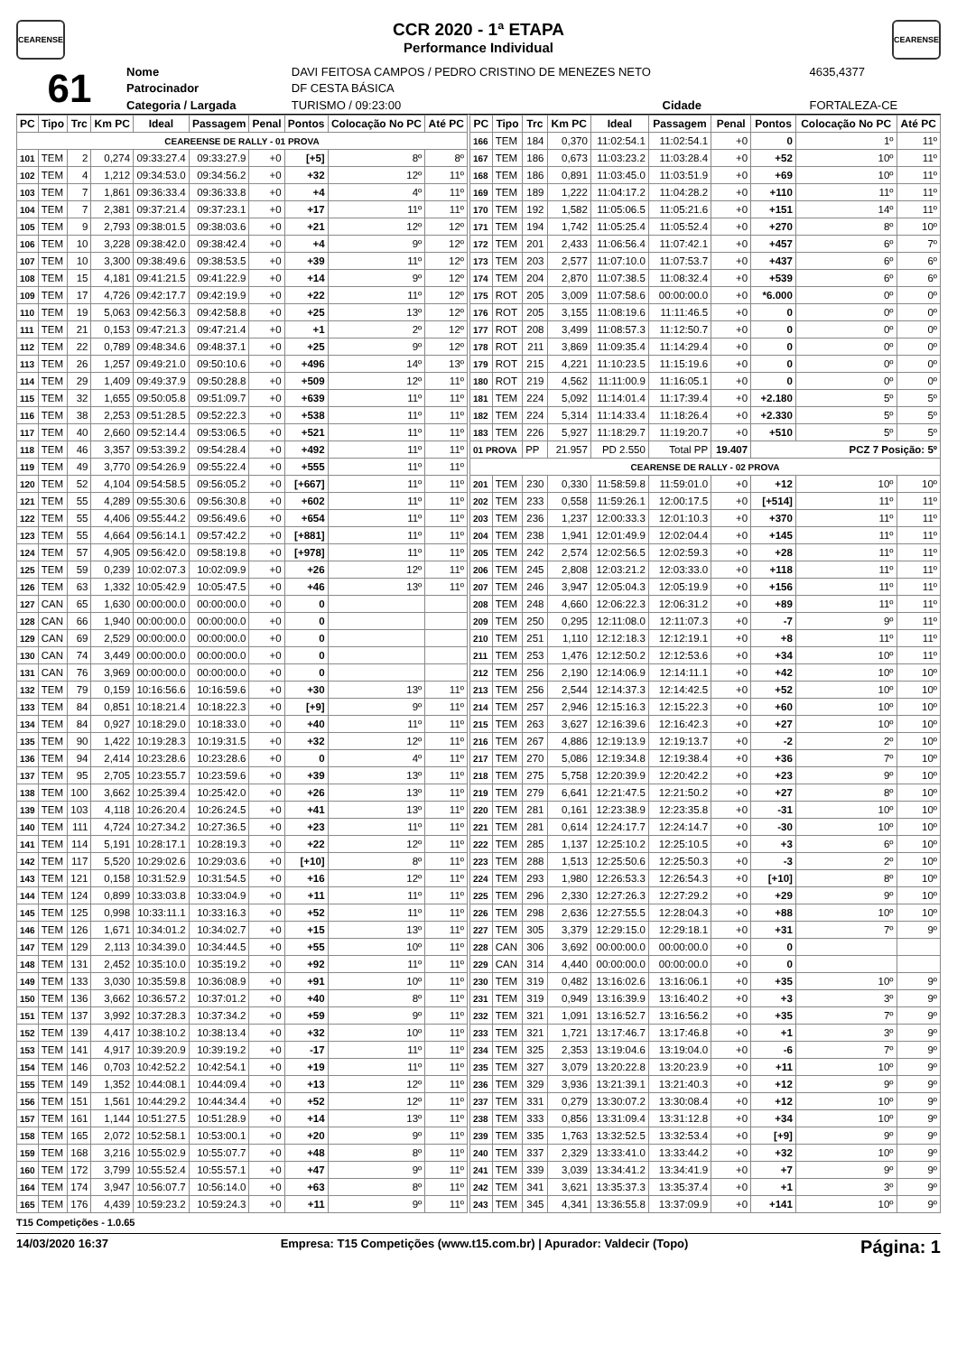CEARENSE
CCR 2020 - 1ª ETAPA
Performance Individual
CEARENSE
61
| Nome | DAVI FEITOSA CAMPOS / PEDRO CRISTINO DE MENEZES NETO | | | | 4635,4377 |
| Patrocinador | DF CESTA BÁSICA | | | | |
| Categoria / Largada | | TURISMO / 09:23:00 | Cidade | FORTALEZA-CE | |
| PC | Tipo | Trc | Km PC | Ideal | Passagem | Penal | Pontos | Colocação No PC | Até PC |
| --- | --- | --- | --- | --- | --- | --- | --- | --- | --- |
| CEAREENSE DE RALLY - 01 PROVA | | | | | | | | | |
| 101 | TEM | 2 | 0,274 | 09:33:27.4 | 09:33:27.9 | +0 | [+5] | 8º | 8º |
| 102 | TEM | 4 | 1,212 | 09:34:53.0 | 09:34:56.2 | +0 | +32 | 12º | 11º |
| 103 | TEM | 7 | 1,861 | 09:36:33.4 | 09:36:33.8 | +0 | +4 | 4º | 11º |
| 104 | TEM | 7 | 2,381 | 09:37:21.4 | 09:37:23.1 | +0 | +17 | 11º | 11º |
| 105 | TEM | 9 | 2,793 | 09:38:01.5 | 09:38:03.6 | +0 | +21 | 12º | 12º |
| 106 | TEM | 10 | 3,228 | 09:38:42.0 | 09:38:42.4 | +0 | +4 | 9º | 12º |
| 107 | TEM | 10 | 3,300 | 09:38:49.6 | 09:38:53.5 | +0 | +39 | 11º | 12º |
| 108 | TEM | 15 | 4,181 | 09:41:21.5 | 09:41:22.9 | +0 | +14 | 9º | 12º |
| 109 | TEM | 17 | 4,726 | 09:42:17.7 | 09:42:19.9 | +0 | +22 | 11º | 12º |
| 110 | TEM | 19 | 5,063 | 09:42:56.3 | 09:42:58.8 | +0 | +25 | 13º | 12º |
| 111 | TEM | 21 | 0,153 | 09:47:21.3 | 09:47:21.4 | +0 | +1 | 2º | 12º |
| 112 | TEM | 22 | 0,789 | 09:48:34.6 | 09:48:37.1 | +0 | +25 | 9º | 12º |
| 113 | TEM | 26 | 1,257 | 09:49:21.0 | 09:50:10.6 | +0 | +496 | 14º | 13º |
| 114 | TEM | 29 | 1,409 | 09:49:37.9 | 09:50:28.8 | +0 | +509 | 12º | 11º |
| 115 | TEM | 32 | 1,655 | 09:50:05.8 | 09:51:09.7 | +0 | +639 | 11º | 11º |
| 116 | TEM | 38 | 2,253 | 09:51:28.5 | 09:52:22.3 | +0 | +538 | 11º | 11º |
| 117 | TEM | 40 | 2,660 | 09:52:14.4 | 09:53:06.5 | +0 | +521 | 11º | 11º |
| 118 | TEM | 46 | 3,357 | 09:53:39.2 | 09:54:28.4 | +0 | +492 | 11º | 11º |
| 119 | TEM | 49 | 3,770 | 09:54:26.9 | 09:55:22.4 | +0 | +555 | 11º | 11º |
| 120 | TEM | 52 | 4,104 | 09:54:58.5 | 09:56:05.2 | +0 | [+667] | 11º | 11º |
| 121 | TEM | 55 | 4,289 | 09:55:30.6 | 09:56:30.8 | +0 | +602 | 11º | 11º |
| 122 | TEM | 55 | 4,406 | 09:55:44.2 | 09:56:49.6 | +0 | +654 | 11º | 11º |
| 123 | TEM | 55 | 4,664 | 09:56:14.1 | 09:57:42.2 | +0 | [+881] | 11º | 11º |
| 124 | TEM | 57 | 4,905 | 09:56:42.0 | 09:58:19.8 | +0 | [+978] | 11º | 11º |
| 125 | TEM | 59 | 0,239 | 10:02:07.3 | 10:02:09.9 | +0 | +26 | 12º | 11º |
| 126 | TEM | 63 | 1,332 | 10:05:42.9 | 10:05:47.5 | +0 | +46 | 13º | 11º |
| 127 | CAN | 65 | 1,630 | 00:00:00.0 | 00:00:00.0 | +0 | 0 | | |
| 128 | CAN | 66 | 1,940 | 00:00:00.0 | 00:00:00.0 | +0 | 0 | | |
| 129 | CAN | 69 | 2,529 | 00:00:00.0 | 00:00:00.0 | +0 | 0 | | |
| 130 | CAN | 74 | 3,449 | 00:00:00.0 | 00:00:00.0 | +0 | 0 | | |
| 131 | CAN | 76 | 3,969 | 00:00:00.0 | 00:00:00.0 | +0 | 0 | | |
| 132 | TEM | 79 | 0,159 | 10:16:56.6 | 10:16:59.6 | +0 | +30 | 13º | 11º |
| 133 | TEM | 84 | 0,851 | 10:18:21.4 | 10:18:22.3 | +0 | [+9] | 9º | 11º |
| 134 | TEM | 84 | 0,927 | 10:18:29.0 | 10:18:33.0 | +0 | +40 | 11º | 11º |
| 135 | TEM | 90 | 1,422 | 10:19:28.3 | 10:19:31.5 | +0 | +32 | 12º | 11º |
| 136 | TEM | 94 | 2,414 | 10:23:28.6 | 10:23:28.6 | +0 | 0 | 4º | 11º |
| 137 | TEM | 95 | 2,705 | 10:23:55.7 | 10:23:59.6 | +0 | +39 | 13º | 11º |
| 138 | TEM | 100 | 3,662 | 10:25:39.4 | 10:25:42.0 | +0 | +26 | 13º | 11º |
| 139 | TEM | 103 | 4,118 | 10:26:20.4 | 10:26:24.5 | +0 | +41 | 13º | 11º |
| 140 | TEM | 111 | 4,724 | 10:27:34.2 | 10:27:36.5 | +0 | +23 | 11º | 11º |
| 141 | TEM | 114 | 5,191 | 10:28:17.1 | 10:28:19.3 | +0 | +22 | 12º | 11º |
| 142 | TEM | 117 | 5,520 | 10:29:02.6 | 10:29:03.6 | +0 | [+10] | 8º | 11º |
| 143 | TEM | 121 | 0,158 | 10:31:52.9 | 10:31:54.5 | +0 | +16 | 12º | 11º |
| 144 | TEM | 124 | 0,899 | 10:33:03.8 | 10:33:04.9 | +0 | +11 | 11º | 11º |
| 145 | TEM | 125 | 0,998 | 10:33:11.1 | 10:33:16.3 | +0 | +52 | 11º | 11º |
| 146 | TEM | 126 | 1,671 | 10:34:01.2 | 10:34:02.7 | +0 | +15 | 13º | 11º |
| 147 | TEM | 129 | 2,113 | 10:34:39.0 | 10:34:44.5 | +0 | +55 | 10º | 11º |
| 148 | TEM | 131 | 2,452 | 10:35:10.0 | 10:35:19.2 | +0 | +92 | 11º | 11º |
| 149 | TEM | 133 | 3,030 | 10:35:59.8 | 10:36:08.9 | +0 | +91 | 10º | 11º |
| 150 | TEM | 136 | 3,662 | 10:36:57.2 | 10:37:01.2 | +0 | +40 | 8º | 11º |
| 151 | TEM | 137 | 3,992 | 10:37:28.3 | 10:37:34.2 | +0 | +59 | 9º | 11º |
| 152 | TEM | 139 | 4,417 | 10:38:10.2 | 10:38:13.4 | +0 | +32 | 10º | 11º |
| 153 | TEM | 141 | 4,917 | 10:39:20.9 | 10:39:19.2 | +0 | -17 | 11º | 11º |
| 154 | TEM | 146 | 0,703 | 10:42:52.2 | 10:42:54.1 | +0 | +19 | 11º | 11º |
| 155 | TEM | 149 | 1,352 | 10:44:08.1 | 10:44:09.4 | +0 | +13 | 12º | 11º |
| 156 | TEM | 151 | 1,561 | 10:44:29.2 | 10:44:34.4 | +0 | +52 | 12º | 11º |
| 157 | TEM | 161 | 1,144 | 10:51:27.5 | 10:51:28.9 | +0 | +14 | 13º | 11º |
| 158 | TEM | 165 | 2,072 | 10:52:58.1 | 10:53:00.1 | +0 | +20 | 9º | 11º |
| 159 | TEM | 168 | 3,216 | 10:55:02.9 | 10:55:07.7 | +0 | +48 | 8º | 11º |
| 160 | TEM | 172 | 3,799 | 10:55:52.4 | 10:55:57.1 | +0 | +47 | 9º | 11º |
| 164 | TEM | 174 | 3,947 | 10:56:07.7 | 10:56:14.0 | +0 | +63 | 8º | 11º |
| 165 | TEM | 176 | 4,439 | 10:59:23.2 | 10:59:24.3 | +0 | +11 | 9º | 11º |
| PC | Tipo | Trc | Km PC | Ideal | Passagem | Penal | Pontos | Colocação No PC | Até PC |
| --- | --- | --- | --- | --- | --- | --- | --- | --- | --- |
| 166 | TEM | 184 | 0,370 | 11:02:54.1 | 11:02:54.1 | +0 | 0 | 1º | 11º |
| 167 | TEM | 186 | 0,673 | 11:03:23.2 | 11:03:28.4 | +0 | +52 | 10º | 11º |
| 168 | TEM | 186 | 0,891 | 11:03:45.0 | 11:03:51.9 | +0 | +69 | 10º | 11º |
| 169 | TEM | 189 | 1,222 | 11:04:17.2 | 11:04:28.2 | +0 | +110 | 11º | 11º |
| 170 | TEM | 192 | 1,582 | 11:05:06.5 | 11:05:21.6 | +0 | +151 | 14º | 11º |
| 171 | TEM | 194 | 1,742 | 11:05:25.4 | 11:05:52.4 | +0 | +270 | 8º | 10º |
| 172 | TEM | 201 | 2,433 | 11:06:56.4 | 11:07:42.1 | +0 | +457 | 6º | 7º |
| 173 | TEM | 203 | 2,577 | 11:07:10.0 | 11:07:53.7 | +0 | +437 | 6º | 6º |
| 174 | TEM | 204 | 2,870 | 11:07:38.5 | 11:08:32.4 | +0 | +539 | 6º | 6º |
| 175 | ROT | 205 | 3,009 | 11:07:58.6 | 00:00:00.0 | +0 | *6.000 | 0º | 0º |
| 176 | ROT | 205 | 3,155 | 11:08:19.6 | 11:11:46.5 | +0 | 0 | 0º | 0º |
| 177 | ROT | 208 | 3,499 | 11:08:57.3 | 11:12:50.7 | +0 | 0 | 0º | 0º |
| 178 | ROT | 211 | 3,869 | 11:09:35.4 | 11:14:29.4 | +0 | 0 | 0º | 0º |
| 179 | ROT | 215 | 4,221 | 11:10:23.5 | 11:15:19.6 | +0 | 0 | 0º | 0º |
| 180 | ROT | 219 | 4,562 | 11:11:00.9 | 11:16:05.1 | +0 | 0 | 0º | 0º |
| 181 | TEM | 224 | 5,092 | 11:14:01.4 | 11:17:39.4 | +0 | +2.180 | 5º | 5º |
| 182 | TEM | 224 | 5,314 | 11:14:33.4 | 11:18:26.4 | +0 | +2.330 | 5º | 5º |
| 183 | TEM | 226 | 5,927 | 11:18:29.7 | 11:19:20.7 | +0 | +510 | 5º | 5º |
| 01 PROVA | | PP | 21.957 | PD 2.550 | Total PP | 19.407 | PCZ 7 Posição: 5º | | |
| CEARENSE DE RALLY - 02 PROVA | | | | | | | | | |
| 201 | TEM | 230 | 0,330 | 11:58:59.8 | 11:59:01.0 | +0 | +12 | 10º | 10º |
| 202 | TEM | 233 | 0,558 | 11:59:26.1 | 12:00:17.5 | +0 | [+514] | 11º | 11º |
| 203 | TEM | 236 | 1,237 | 12:00:33.3 | 12:01:10.3 | +0 | +370 | 11º | 11º |
| 204 | TEM | 238 | 1,941 | 12:01:49.9 | 12:02:04.4 | +0 | +145 | 11º | 11º |
| 205 | TEM | 242 | 2,574 | 12:02:56.5 | 12:02:59.3 | +0 | +28 | 11º | 11º |
| 206 | TEM | 245 | 2,808 | 12:03:21.2 | 12:03:33.0 | +0 | +118 | 11º | 11º |
| 207 | TEM | 246 | 3,947 | 12:05:04.3 | 12:05:19.9 | +0 | +156 | 11º | 11º |
| 208 | TEM | 248 | 4,660 | 12:06:22.3 | 12:06:31.2 | +0 | +89 | 11º | 11º |
| 209 | TEM | 250 | 0,295 | 12:11:08.0 | 12:11:07.3 | +0 | -7 | 9º | 11º |
| 210 | TEM | 251 | 1,110 | 12:12:18.3 | 12:12:19.1 | +0 | +8 | 11º | 11º |
| 211 | TEM | 253 | 1,476 | 12:12:50.2 | 12:12:53.6 | +0 | +34 | 10º | 11º |
| 212 | TEM | 256 | 2,190 | 12:14:06.9 | 12:14:11.1 | +0 | +42 | 10º | 10º |
| 213 | TEM | 256 | 2,544 | 12:14:37.3 | 12:14:42.5 | +0 | +52 | 10º | 10º |
| 214 | TEM | 257 | 2,946 | 12:15:16.3 | 12:15:22.3 | +0 | +60 | 10º | 10º |
| 215 | TEM | 263 | 3,627 | 12:16:39.6 | 12:16:42.3 | +0 | +27 | 10º | 10º |
| 216 | TEM | 267 | 4,886 | 12:19:13.9 | 12:19:13.7 | +0 | -2 | 2º | 10º |
| 217 | TEM | 270 | 5,086 | 12:19:34.8 | 12:19:38.4 | +0 | +36 | 7º | 10º |
| 218 | TEM | 275 | 5,758 | 12:20:39.9 | 12:20:42.2 | +0 | +23 | 9º | 10º |
| 219 | TEM | 279 | 6,641 | 12:21:47.5 | 12:21:50.2 | +0 | +27 | 8º | 10º |
| 220 | TEM | 281 | 0,161 | 12:23:38.9 | 12:23:35.8 | +0 | -31 | 10º | 10º |
| 221 | TEM | 281 | 0,614 | 12:24:17.7 | 12:24:14.7 | +0 | -30 | 10º | 10º |
| 222 | TEM | 285 | 1,137 | 12:25:10.2 | 12:25:10.5 | +0 | +3 | 6º | 10º |
| 223 | TEM | 288 | 1,513 | 12:25:50.6 | 12:25:50.3 | +0 | -3 | 2º | 10º |
| 224 | TEM | 293 | 1,980 | 12:26:53.3 | 12:26:54.3 | +0 | [+10] | 8º | 10º |
| 225 | TEM | 296 | 2,330 | 12:27:26.3 | 12:27:29.2 | +0 | +29 | 9º | 10º |
| 226 | TEM | 298 | 2,636 | 12:27:55.5 | 12:28:04.3 | +0 | +88 | 10º | 10º |
| 227 | TEM | 305 | 3,379 | 12:29:15.0 | 12:29:18.1 | +0 | +31 | 7º | 9º |
| 228 | CAN | 306 | 3,692 | 00:00:00.0 | 00:00:00.0 | +0 | 0 | | |
| 229 | CAN | 314 | 4,440 | 00:00:00.0 | 00:00:00.0 | +0 | 0 | | |
| 230 | TEM | 319 | 0,482 | 13:16:02.6 | 13:16:06.1 | +0 | +35 | 10º | 9º |
| 231 | TEM | 319 | 0,949 | 13:16:39.9 | 13:16:40.2 | +0 | +3 | 3º | 9º |
| 232 | TEM | 321 | 1,091 | 13:16:52.7 | 13:16:56.2 | +0 | +35 | 7º | 9º |
| 233 | TEM | 321 | 1,721 | 13:17:46.7 | 13:17:46.8 | +0 | +1 | 3º | 9º |
| 234 | TEM | 325 | 2,353 | 13:19:04.6 | 13:19:04.0 | +0 | -6 | 7º | 9º |
| 235 | TEM | 327 | 3,079 | 13:20:22.8 | 13:20:23.9 | +0 | +11 | 10º | 9º |
| 236 | TEM | 329 | 3,936 | 13:21:39.1 | 13:21:40.3 | +0 | +12 | 9º | 9º |
| 237 | TEM | 331 | 0,279 | 13:30:07.2 | 13:30:08.4 | +0 | +12 | 10º | 9º |
| 238 | TEM | 333 | 0,856 | 13:31:09.4 | 13:31:12.8 | +0 | +34 | 10º | 9º |
| 239 | TEM | 335 | 1,763 | 13:32:52.5 | 13:32:53.4 | +0 | [+9] | 9º | 9º |
| 240 | TEM | 337 | 2,329 | 13:33:41.0 | 13:33:44.2 | +0 | +32 | 10º | 9º |
| 241 | TEM | 339 | 3,039 | 13:34:41.2 | 13:34:41.9 | +0 | +7 | 9º | 9º |
| 242 | TEM | 341 | 3,621 | 13:35:37.3 | 13:35:37.4 | +0 | +1 | 3º | 9º |
| 243 | TEM | 345 | 4,341 | 13:36:55.8 | 13:37:09.9 | +0 | +141 | 10º | 9º |
T15 Competições - 1.0.65
14/03/2020 16:37 Empresa: T15 Competições (www.t15.com.br) | Apurador: Valdecir (Topo) Página: 1